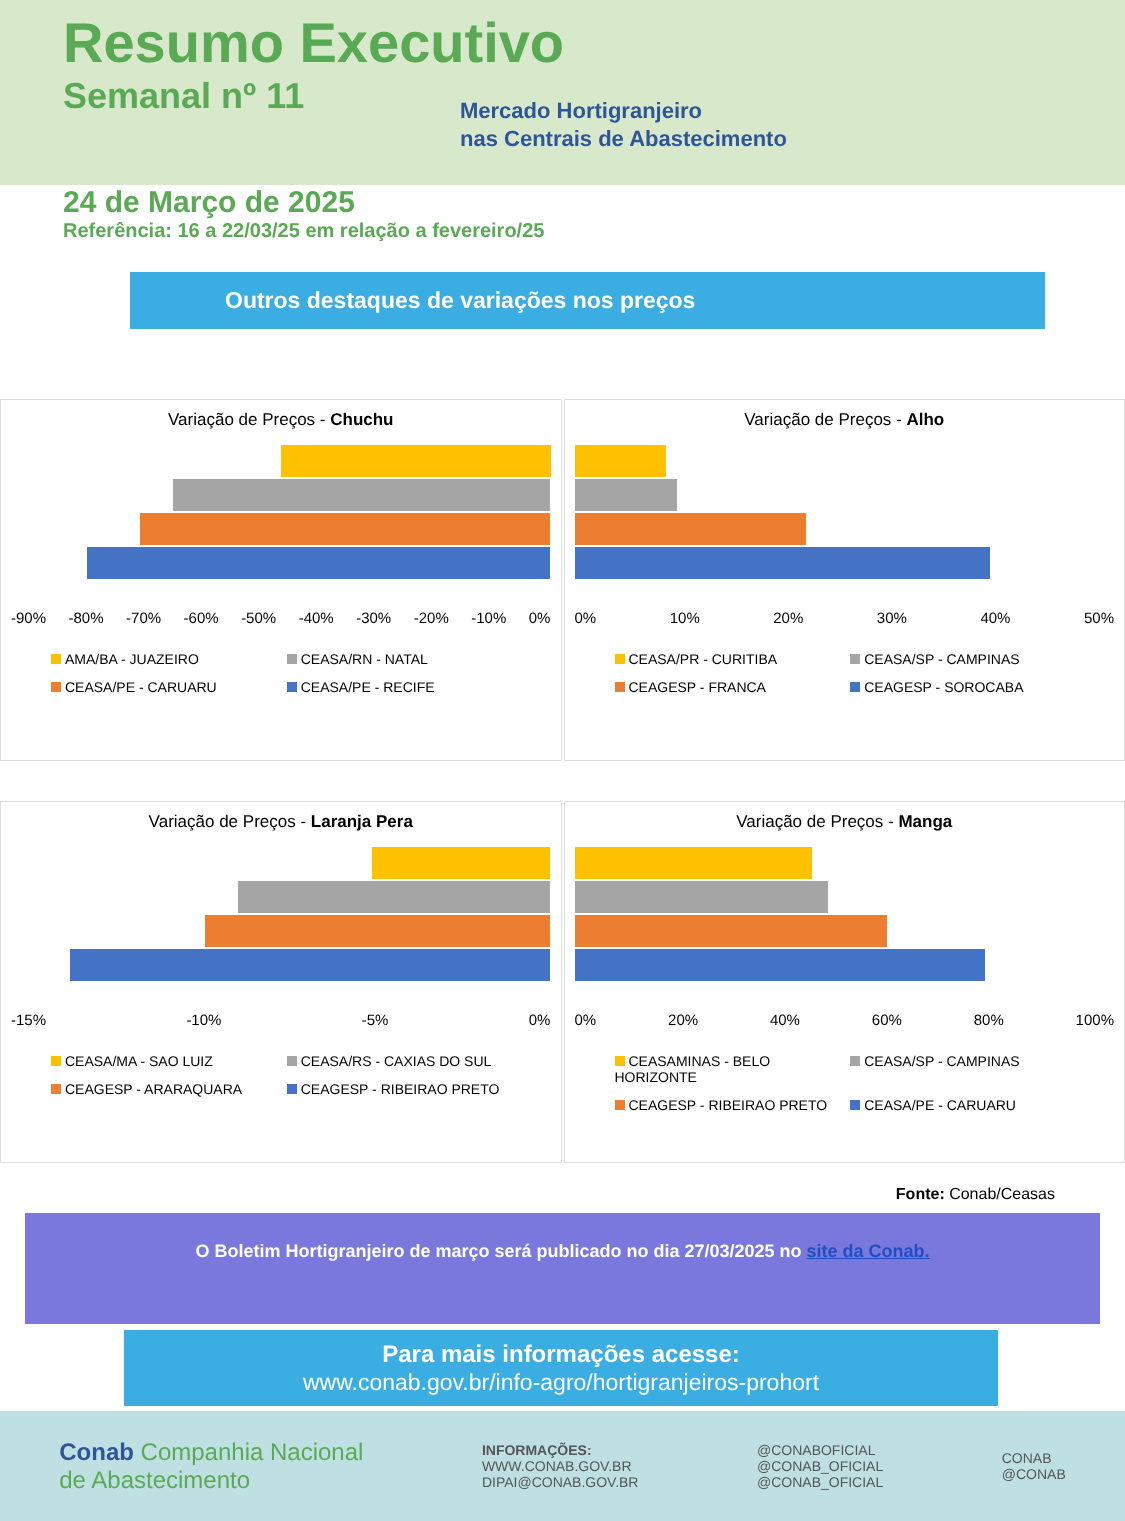Resumo Executivo
Semanal nº 11
Mercado Hortigranjeiro
nas Centrais de Abastecimento
24 de Março de 2025
Referência: 16 a 22/03/25 em relação a fevereiro/25
Outros destaques de variações nos preços
Variação de Preços - Chuchu
-90% -80% -70% -60% -50% -40% -30% -20% -10% 0%
AMA/BA - JUAZEIRO CEASA/RN - NATAL CEASA/PE - CARUARU CEASA/PE - RECIFE
Variação de Preços - Alho
0% 10% 20% 30% 40% 50%
CEASA/PR - CURITIBA CEASA/SP - CAMPINAS CEAGESP - FRANCA CEAGESP - SOROCABA
Variação de Preços - Laranja Pera
-15% -10% -5% 0%
CEASA/MA - SAO LUIZ CEASA/RS - CAXIAS DO SUL CEAGESP - ARARAQUARA CEAGESP - RIBEIRAO PRETO
Variação de Preços - Manga
0% 20% 40% 60% 80% 100%
CEASAMINAS - BELO HORIZONTE CEASA/SP - CAMPINAS CEAGESP - RIBEIRAO PRETO CEASA/PE - CARUARU
Fonte: Conab/Ceasas
O Boletim Hortigranjeiro de março será publicado no dia 27/03/2025 no site da Conab.
Para mais informações acesse:
www.conab.gov.br/info-agro/hortigranjeiros-prohort
Conab Companhia Nacional
de Abastecimento
INFORMAÇÕES:
WWW.CONAB.GOV.BR
DIPAI@CONAB.GOV.BR
@CONABOFICIAL
@CONAB_OFICIAL
@CONAB_OFICIAL
CONAB
@CONAB